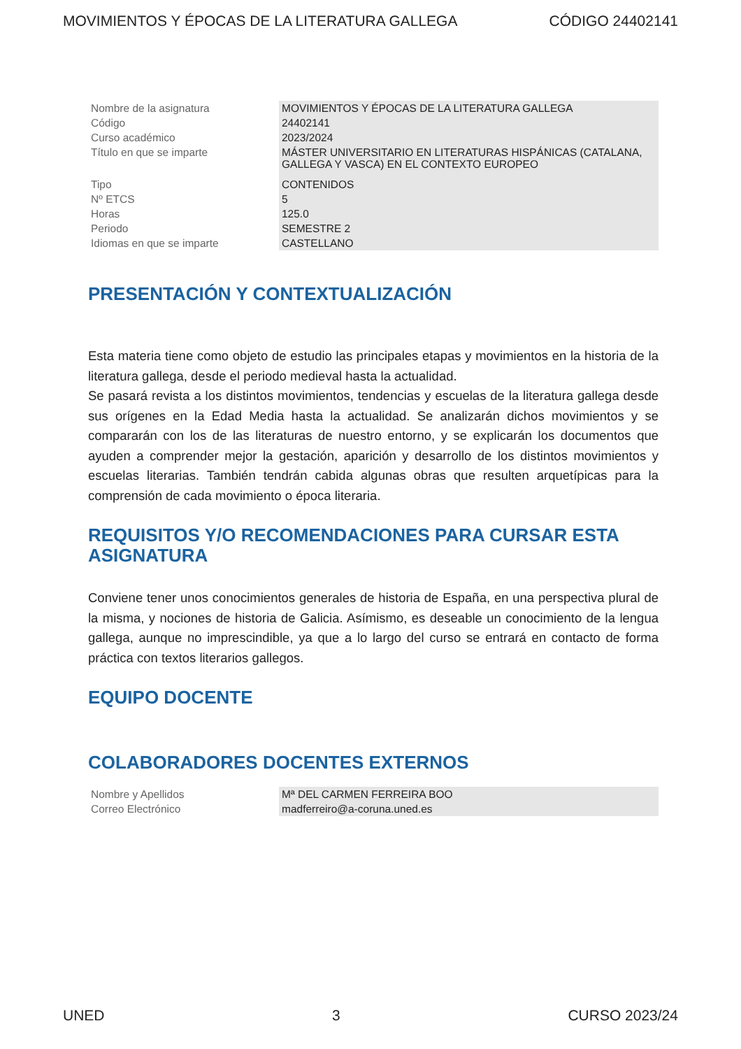MOVIMIENTOS Y ÉPOCAS DE LA LITERATURA GALLEGA CÓDIGO 24402141
| Nombre de la asignatura | MOVIMIENTOS Y ÉPOCAS DE LA LITERATURA GALLEGA |
| Código | 24402141 |
| Curso académico | 2023/2024 |
| Título en que se imparte | MÁSTER UNIVERSITARIO EN LITERATURAS HISPÁNICAS (CATALANA, GALLEGA Y VASCA) EN EL CONTEXTO EUROPEO |
| Tipo | CONTENIDOS |
| Nº ETCS | 5 |
| Horas | 125.0 |
| Periodo | SEMESTRE 2 |
| Idiomas en que se imparte | CASTELLANO |
PRESENTACIÓN Y CONTEXTUALIZACIÓN
Esta materia tiene como objeto de estudio las principales etapas y movimientos en la historia de la literatura gallega, desde el periodo medieval hasta la actualidad.
Se pasará revista a los distintos movimientos, tendencias y escuelas de la literatura gallega desde sus orígenes en la Edad Media hasta la actualidad. Se analizarán dichos movimientos y se compararán con los de las literaturas de nuestro entorno, y se explicarán los documentos que ayuden a comprender mejor la gestación, aparición y desarrollo de los distintos movimientos y escuelas literarias. También tendrán cabida algunas obras que resulten arquetípicas para la comprensión de cada movimiento o época literaria.
REQUISITOS Y/O RECOMENDACIONES PARA CURSAR ESTA ASIGNATURA
Conviene tener unos conocimientos generales de historia de España, en una perspectiva plural de la misma, y nociones de historia de Galicia. Asímismo, es deseable un conocimiento de la lengua gallega, aunque no imprescindible, ya que a lo largo del curso se entrará en contacto de forma práctica con textos literarios gallegos.
EQUIPO DOCENTE
COLABORADORES DOCENTES EXTERNOS
| Nombre y Apellidos | Mª DEL CARMEN FERREIRA BOO |
| Correo Electrónico | madferreiro@a-coruna.uned.es |
UNED 3 CURSO 2023/24